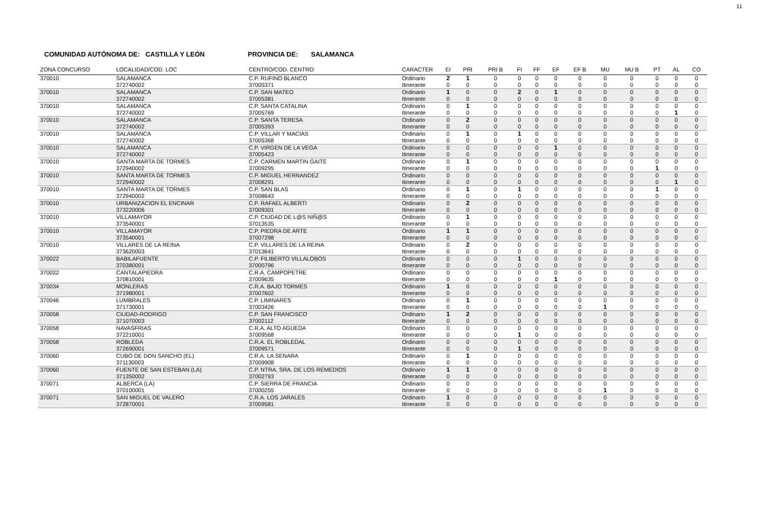11
COMUNIDAD AUTÓNOMA DE: CASTILLA Y LEÓN PROVINCIA DE: SALAMANCA
| ZONA CONCURSO | LOCALIDAD/COD. LOC | CENTRO/COD. CENTRO | CARACTER | EI | PRI | PRI B | FI | FF | EF | EF B | MU | MU B | PT | AL | CO |
| --- | --- | --- | --- | --- | --- | --- | --- | --- | --- | --- | --- | --- | --- | --- | --- |
| 370010 | SALAMANCA 372740002 | C.P. RUFINO BLANCO 37005371 | Ordinario Itinerante | 2 0 | 1 0 | 0 0 | 0 0 | 0 0 | 0 0 | 0 0 | 0 0 | 0 0 | 0 0 | 0 0 | 0 0 |
| 370010 | SALAMANCA 372740002 | C.P. SAN MATEO 37005381 | Ordinario Itinerante | 1 0 | 0 0 | 0 0 | 2 0 | 0 0 | 1 0 | 0 0 | 0 0 | 0 0 | 0 0 | 0 0 | 0 0 |
| 370010 | SALAMANCA 372740002 | C.P. SANTA CATALINA 37005769 | Ordinario Itinerante | 0 0 | 1 0 | 0 0 | 0 0 | 0 0 | 0 0 | 0 0 | 0 0 | 0 0 | 0 0 | 0 1 | 0 0 |
| 370010 | SALAMANCA 372740002 | C.P. SANTA TERESA 37005393 | Ordinario Itinerante | 0 0 | 2 0 | 0 0 | 0 0 | 0 0 | 0 0 | 0 0 | 0 0 | 0 0 | 0 0 | 0 0 | 0 0 |
| 370010 | SALAMANCA 372740002 | C.P. VILLAR Y MACIAS 37005368 | Ordinario Itinerante | 0 0 | 1 0 | 0 0 | 1 0 | 0 0 | 0 0 | 0 0 | 0 0 | 0 0 | 0 0 | 0 0 | 0 0 |
| 370010 | SALAMANCA 372740002 | C.P. VIRGEN DE LA VEGA 37005423 | Ordinario Itinerante | 0 0 | 0 0 | 0 0 | 0 0 | 0 0 | 1 0 | 0 0 | 0 0 | 0 0 | 0 0 | 0 0 | 0 0 |
| 370010 | SANTA MARTA DE TORMES 372940002 | C.P. CARMEN MARTIN GAITE 37009295 | Ordinario Itinerante | 0 0 | 1 0 | 0 0 | 0 0 | 0 0 | 0 0 | 0 0 | 0 0 | 0 0 | 0 1 | 0 0 | 0 0 |
| 370010 | SANTA MARTA DE TORMES 372940002 | C.P. MIGUEL HERNANDEZ 37008291 | Ordinario Itinerante | 0 0 | 0 0 | 0 0 | 0 0 | 0 0 | 0 0 | 0 0 | 0 0 | 0 0 | 0 0 | 0 1 | 0 0 |
| 370010 | SANTA MARTA DE TORMES 372940002 | C.P. SAN BLAS 37008643 | Ordinario Itinerante | 0 0 | 1 0 | 0 0 | 1 0 | 0 0 | 0 0 | 0 0 | 0 0 | 0 0 | 1 0 | 0 0 | 0 0 |
| 370010 | URBANIZACION EL ENCINAR 373220006 | C.P. RAFAEL ALBERTI 37009301 | Ordinario Itinerante | 0 0 | 2 0 | 0 0 | 0 0 | 0 0 | 0 0 | 0 0 | 0 0 | 0 0 | 0 0 | 0 0 | 0 0 |
| 370010 | VILLAMAYOR 373540001 | C.P. CIUDAD DE L@S NIÑ@S 37013535 | Ordinario Itinerante | 0 0 | 1 0 | 0 0 | 0 0 | 0 0 | 0 0 | 0 0 | 0 0 | 0 0 | 0 0 | 0 0 | 0 0 |
| 370010 | VILLAMAYOR 373540001 | C.P. PIEDRA DE ARTE 37007298 | Ordinario Itinerante | 1 0 | 1 0 | 0 0 | 0 0 | 0 0 | 0 0 | 0 0 | 0 0 | 0 0 | 0 0 | 0 0 | 0 0 |
| 370010 | VILLARES DE LA REINA 373620003 | C.P. VILLARES DE LA REINA 37013641 | Ordinario Itinerante | 0 0 | 2 0 | 0 0 | 0 0 | 0 0 | 0 0 | 0 0 | 0 0 | 0 0 | 0 0 | 0 0 | 0 0 |
| 370022 | BABILAFUENTE 370380001 | C.P. FILIBERTO VILLALOBOS 37000796 | Ordinario Itinerante | 0 0 | 0 0 | 0 0 | 1 0 | 0 0 | 0 0 | 0 0 | 0 0 | 0 0 | 0 0 | 0 0 | 0 0 |
| 370022 | CANTALAPIEDRA 370810001 | C.R.A. CAMPOPETRE 37009635 | Ordinario Itinerante | 0 0 | 0 0 | 0 0 | 0 0 | 0 0 | 0 1 | 0 0 | 0 0 | 0 0 | 0 0 | 0 0 | 0 0 |
| 370034 | MONLERAS 371980001 | C.R.A. BAJO TORMES 37007602 | Ordinario Itinerante | 1 0 | 0 0 | 0 0 | 0 0 | 0 0 | 0 0 | 0 0 | 0 0 | 0 0 | 0 0 | 0 0 | 0 0 |
| 370046 | LUMBRALES 371730001 | C.P. LIMINARES 37003426 | Ordinario Itinerante | 0 0 | 1 0 | 0 0 | 0 0 | 0 0 | 0 0 | 0 0 | 0 1 | 0 0 | 0 0 | 0 0 | 0 0 |
| 370058 | CIUDAD-RODRIGO 371070003 | C.P. SAN FRANCISCO 37002112 | Ordinario Itinerante | 1 0 | 2 0 | 0 0 | 0 0 | 0 0 | 0 0 | 0 0 | 0 0 | 0 0 | 0 0 | 0 0 | 0 0 |
| 370058 | NAVASFRIAS 372210001 | C.R.A. ALTO AGUEDA 37009568 | Ordinario Itinerante | 0 0 | 0 0 | 0 0 | 0 1 | 0 0 | 0 0 | 0 0 | 0 0 | 0 0 | 0 0 | 0 0 | 0 0 |
| 370058 | ROBLEDA 372690001 | C.R.A. EL ROBLEDAL 37009571 | Ordinario Itinerante | 0 0 | 0 0 | 0 0 | 0 1 | 0 0 | 0 0 | 0 0 | 0 0 | 0 0 | 0 0 | 0 0 | 0 0 |
| 370060 | CUBO DE DON SANCHO (EL) 371130003 | C.R.A. LA SENARA 37009908 | Ordinario Itinerante | 0 0 | 1 0 | 0 0 | 0 0 | 0 0 | 0 0 | 0 0 | 0 0 | 0 0 | 0 0 | 0 0 | 0 0 |
| 370060 | FUENTE DE SAN ESTEBAN (LA) 371350002 | C.P. NTRA. SRA. DE LOS REMEDIOS 37002793 | Ordinario Itinerante | 1 0 | 1 0 | 0 0 | 0 0 | 0 0 | 0 0 | 0 0 | 0 0 | 0 0 | 0 0 | 0 0 | 0 0 |
| 370071 | ALBERCA (LA) 370100001 | C.P. SIERRA DE FRANCIA 37000255 | Ordinario Itinerante | 0 0 | 0 0 | 0 0 | 0 0 | 0 0 | 0 0 | 0 0 | 0 1 | 0 0 | 0 0 | 0 0 | 0 0 |
| 370071 | SAN MIGUEL DE VALERO 372870001 | C.R.A. LOS JARALES 37009581 | Ordinario Itinerante | 1 0 | 0 0 | 0 0 | 0 0 | 0 0 | 0 0 | 0 0 | 0 0 | 0 0 | 0 0 | 0 0 | 0 0 |